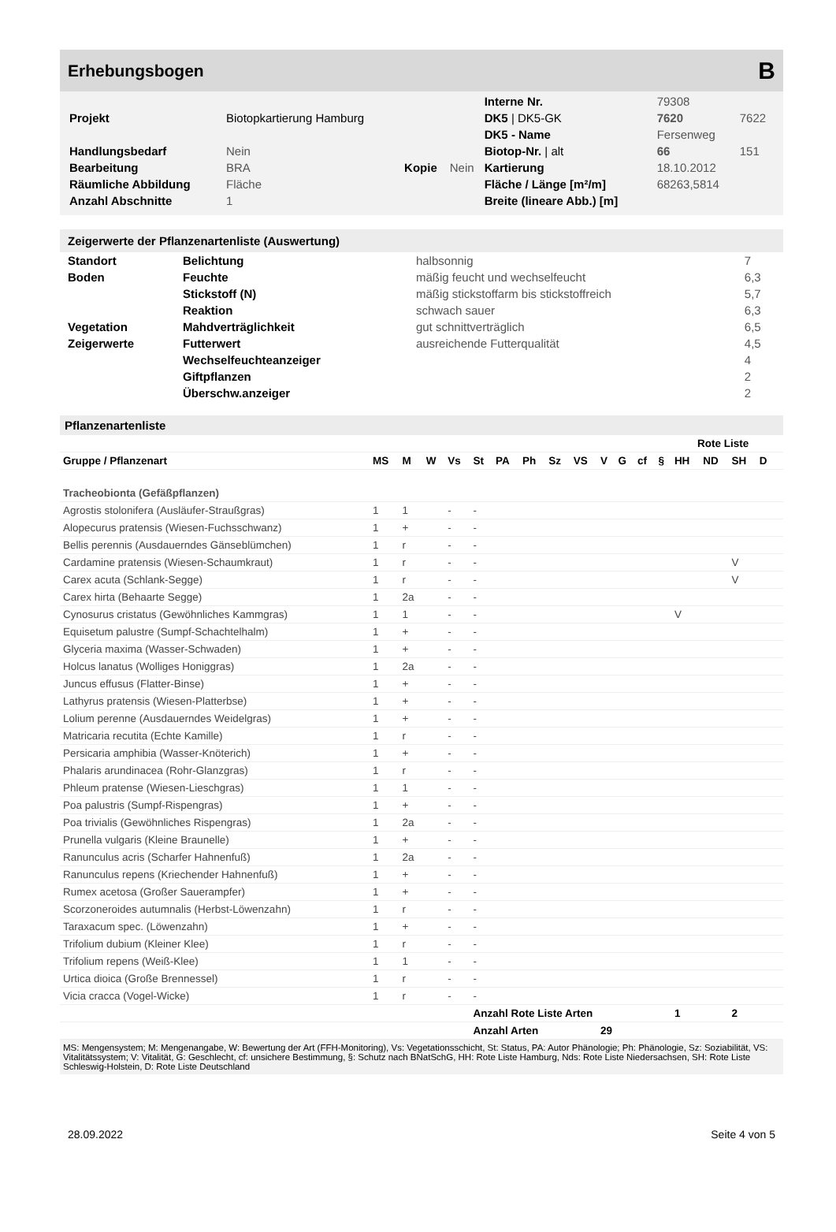Erhebungsbogen
B
| | | | | Interne Nr. | 79308 | |
| Projekt | Biotopkartierung Hamburg | | | DK5 / DK5-GK | 7620 | 7622 |
| | | | | DK5 - Name | Fersenweg | |
| Handlungsbedarf | Nein | | | Biotop-Nr. / alt | 66 | 151 |
| Bearbeitung | BRA | Kopie | Nein | Kartierung | 18.10.2012 | |
| Räumliche Abbildung | Fläche | | | Fläche / Länge [m²/m] | 68263,5814 | |
| Anzahl Abschnitte | 1 | | | Breite (lineare Abb.) [m] | | |
Zeigerwerte der Pflanzenartenliste (Auswertung)
| Standort | Belichtung | halbsonnig | 7 |
| Boden | Feuchte | mäßig feucht und wechselfeucht | 6,3 |
| | Stickstoff (N) | mäßig stickstoffarm bis stickstoffreich | 5,7 |
| | Reaktion | schwach sauer | 6,3 |
| Vegetation | Mahdverträglichkeit | gut schnittverträglich | 6,5 |
| Zeigerwerte | Futterwert | ausreichende Futterqualität | 4,5 |
| | Wechselfeuchteanzeiger | | 4 |
| | Giftpflanzen | | 2 |
| | Überschw.anzeiger | | 2 |
Pflanzenartenliste
| | | | | | | | | | | | | | | Rote Liste | | | | |
| --- | --- | --- | --- | --- | --- | --- | --- | --- | --- | --- | --- | --- | --- | --- | --- | --- | --- | --- |
| Gruppe / Pflanzenart | MS | M | W | Vs | St | PA | Ph | Sz | VS | V | G | cf | § | HH | ND | SH | D | |
| Tracheobionta (Gefäßpflanzen) | | | | | | | | | | | | | | | | | | |
| Agrostis stolonifera (Ausläufer-Straußgras) | 1 | 1 | | - | - | | | | | | | | | | | | | |
| Alopecurus pratensis (Wiesen-Fuchsschwanz) | 1 | + | | - | - | | | | | | | | | | | | | |
| Bellis perennis (Ausdauerndes Gänseblümchen) | 1 | r | | - | - | | | | | | | | | | | | | |
| Cardamine pratensis (Wiesen-Schaumkraut) | 1 | r | | - | - | | | | | | | | | | | V | | |
| Carex acuta (Schlank-Segge) | 1 | r | | - | - | | | | | | | | | | | V | | |
| Carex hirta (Behaarte Segge) | 1 | 2a | | - | - | | | | | | | | | | | | | |
| Cynosurus cristatus (Gewöhnliches Kammgras) | 1 | 1 | | - | - | | | | | | | | | V | | | | |
| Equisetum palustre (Sumpf-Schachtelhalm) | 1 | + | | - | - | | | | | | | | | | | | | |
| Glyceria maxima (Wasser-Schwaden) | 1 | + | | - | - | | | | | | | | | | | | | |
| Holcus lanatus (Wolliges Honiggras) | 1 | 2a | | - | - | | | | | | | | | | | | | |
| Juncus effusus (Flatter-Binse) | 1 | + | | - | - | | | | | | | | | | | | | |
| Lathyrus pratensis (Wiesen-Platterbse) | 1 | + | | - | - | | | | | | | | | | | | | |
| Lolium perenne (Ausdauerndes Weidelgras) | 1 | + | | - | - | | | | | | | | | | | | | |
| Matricaria recutita (Echte Kamille) | 1 | r | | - | - | | | | | | | | | | | | | |
| Persicaria amphibia (Wasser-Knöterich) | 1 | + | | - | - | | | | | | | | | | | | | |
| Phalaris arundinacea (Rohr-Glanzgras) | 1 | r | | - | - | | | | | | | | | | | | | |
| Phleum pratense (Wiesen-Lieschgras) | 1 | 1 | | - | - | | | | | | | | | | | | | |
| Poa palustris (Sumpf-Rispengras) | 1 | + | | - | - | | | | | | | | | | | | | |
| Poa trivialis (Gewöhnliches Rispengras) | 1 | 2a | | - | - | | | | | | | | | | | | | |
| Prunella vulgaris (Kleine Braunelle) | 1 | + | | - | - | | | | | | | | | | | | | |
| Ranunculus acris (Scharfer Hahnenfuß) | 1 | 2a | | - | - | | | | | | | | | | | | | |
| Ranunculus repens (Kriechender Hahnenfuß) | 1 | + | | - | - | | | | | | | | | | | | | |
| Rumex acetosa (Großer Sauerampfer) | 1 | + | | - | - | | | | | | | | | | | | | |
| Scorzoneroides autumnalis (Herbst-Löwenzahn) | 1 | r | | - | - | | | | | | | | | | | | | |
| Taraxacum spec. (Löwenzahn) | 1 | + | | - | - | | | | | | | | | | | | | |
| Trifolium dubium (Kleiner Klee) | 1 | r | | - | - | | | | | | | | | | | | | |
| Trifolium repens (Weiß-Klee) | 1 | 1 | | - | - | | | | | | | | | | | | | |
| Urtica dioica (Große Brennessel) | 1 | r | | - | - | | | | | | | | | | | | | |
| Vicia cracca (Vogel-Wicke) | 1 | r | | - | - | | | | | | | | | | | | | |
| | | | | | Anzahl Rote Liste Arten | | | | | | | | | 1 | | 2 | | |
| | | | | | Anzahl Arten | | | | | 29 | | | | | | | | |
MS: Mengensystem; M: Mengenangabe, W: Bewertung der Art (FFH-Monitoring), Vs: Vegetationsschicht, St: Status, PA: Autor Phänologie; Ph: Phänologie, Sz: Soziabilität, VS: Vitalitätssystem; V: Vitalität, G: Geschlecht, cf: unsichere Bestimmung, §: Schutz nach BNatSchG, HH: Rote Liste Hamburg, Nds: Rote Liste Niedersachsen, SH: Rote Liste Schleswig-Holstein, D: Rote Liste Deutschland
28.09.2022 Seite 4 von 5